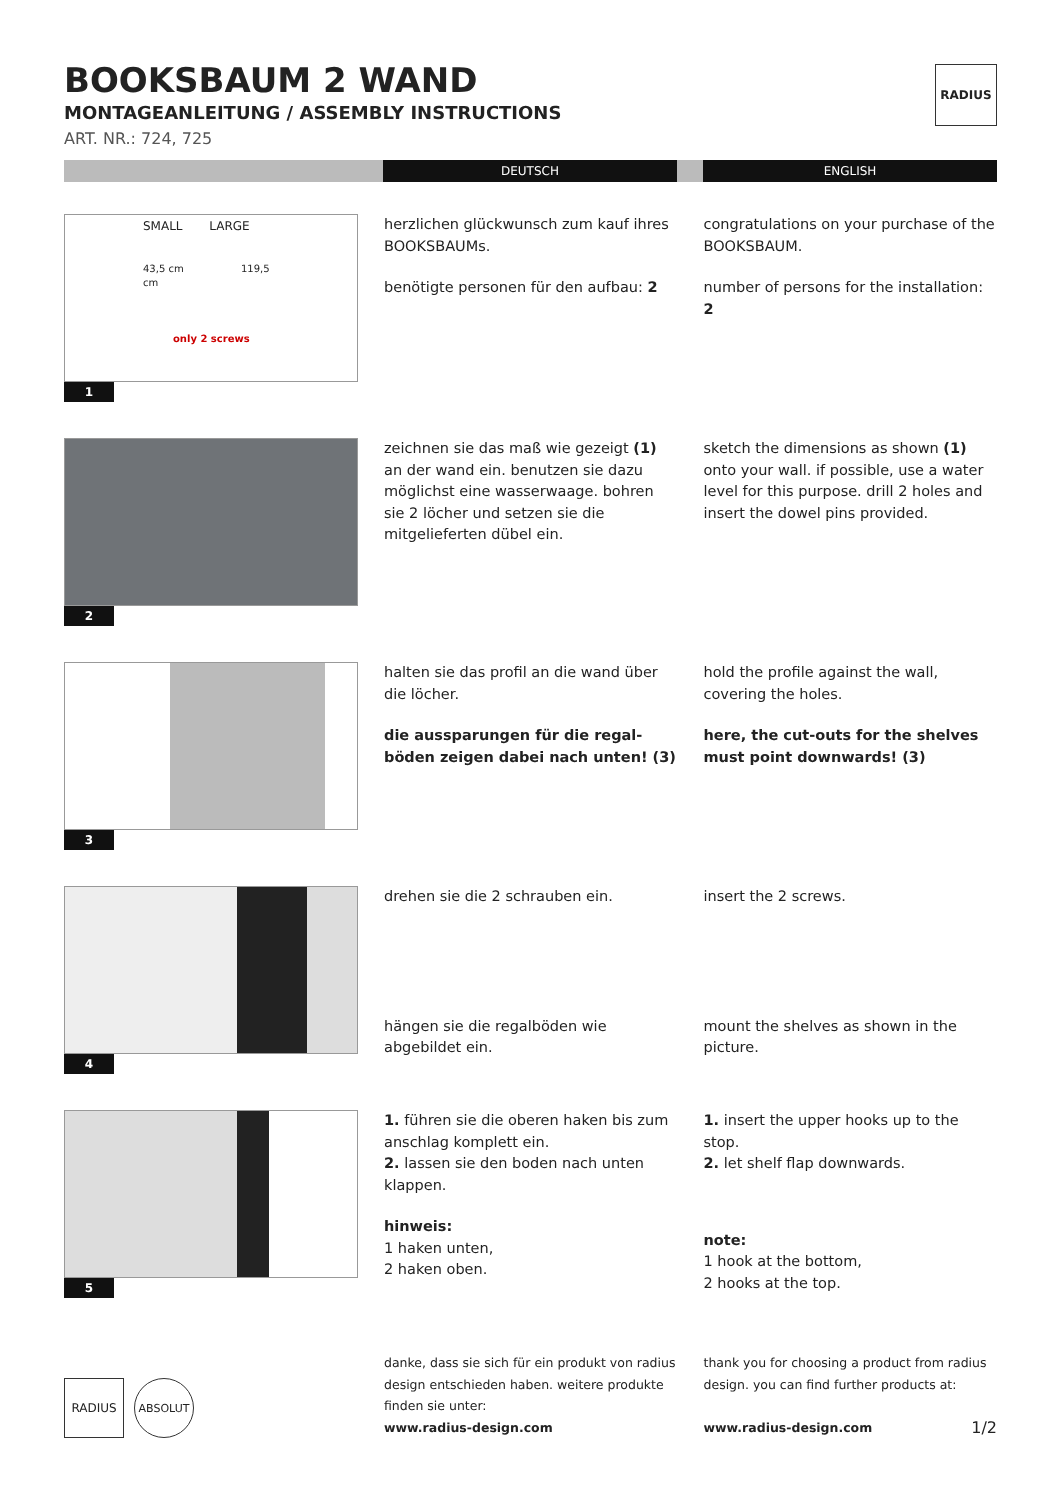BOOKSBAUM 2 WAND
MONTAGEANLEITUNG / ASSEMBLY INSTRUCTIONS
ART. NR.: 724, 725
RADIUS
DEUTSCH ENGLISH
SMALL LARGE
43,5 cm 119,5 cm
only 2 screws
1
herzlichen glückwunsch zum kauf ihres BOOKSBAUMs.
benötigte personen für den aufbau: 2
congratulations on your purchase of the BOOKSBAUM.
number of persons for the installation: 2
2
zeichnen sie das maß wie gezeigt (1) an der wand ein. benutzen sie dazu möglichst eine wasserwaage. bohren sie 2 löcher und setzen sie die mitgelieferten dübel ein.
sketch the dimensions as shown (1) onto your wall. if possible, use a water level for this purpose. drill 2 holes and insert the dowel pins provided.
3
halten sie das profil an die wand über die löcher.
die aussparungen für die regal-böden zeigen dabei nach unten! (3)
hold the profile against the wall, covering the holes.
here, the cut-outs for the shelves must point downwards! (3)
4
drehen sie die 2 schrauben ein.
hängen sie die regalböden wie abgebildet ein.
insert the 2 screws.
mount the shelves as shown in the picture.
5
1. führen sie die oberen haken bis zum anschlag komplett ein.
2. lassen sie den boden nach unten klappen.
hinweis:
1 haken unten,
2 haken oben.
1. insert the upper hooks up to the stop.
2. let shelf flap downwards.
note:
1 hook at the bottom,
2 hooks at the top.
RADIUS
ABSOLUT
danke, dass sie sich für ein produkt von radius design entschieden haben. weitere produkte finden sie unter:
www.radius-design.com
thank you for choosing a product from radius design. you can find further products at:
www.radius-design.com 1/2